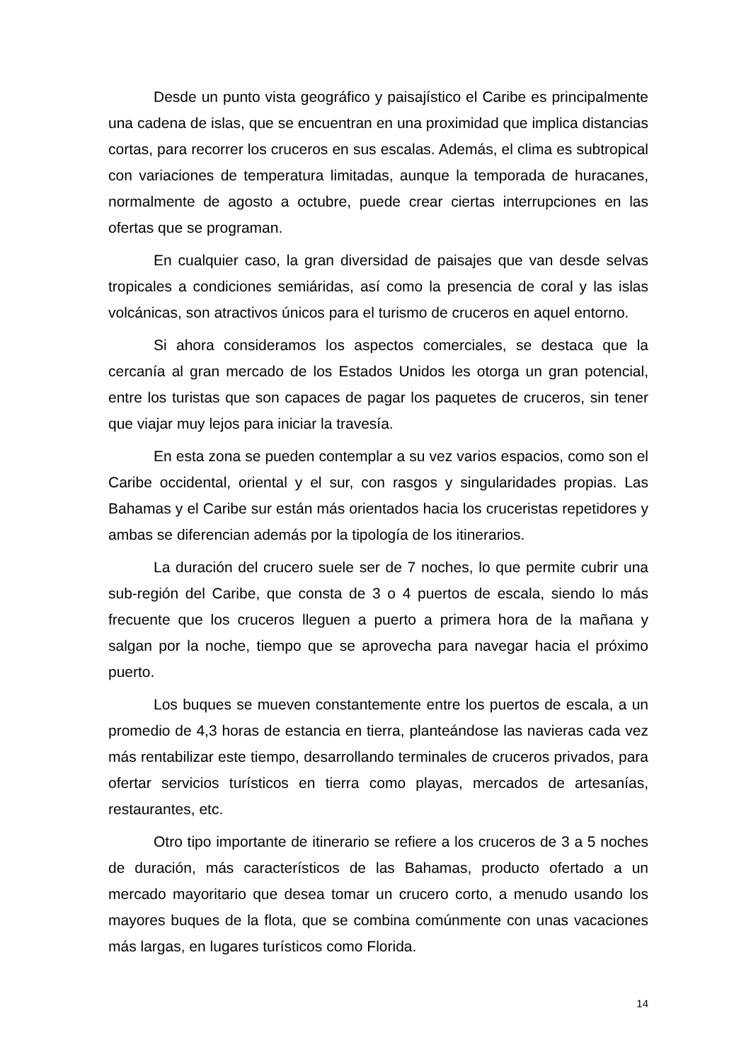Desde un punto vista geográfico y paisajístico el Caribe es principalmente una cadena de islas, que se encuentran en una proximidad que implica distancias cortas, para recorrer los cruceros en sus escalas. Además, el clima es subtropical con variaciones de temperatura limitadas, aunque la temporada de huracanes, normalmente de agosto a octubre, puede crear ciertas interrupciones en las ofertas que se programan.
En cualquier caso, la gran diversidad de paisajes que van desde selvas tropicales a condiciones semiáridas, así como la presencia de coral y las islas volcánicas, son atractivos únicos para el turismo de cruceros en aquel entorno.
Si ahora consideramos los aspectos comerciales, se destaca que la cercanía al gran mercado de los Estados Unidos les otorga un gran potencial, entre los turistas que son capaces de pagar los paquetes de cruceros, sin tener que viajar muy lejos para iniciar la travesía.
En esta zona se pueden contemplar a su vez varios espacios, como son el Caribe occidental, oriental y el sur, con rasgos y singularidades propias. Las Bahamas y el Caribe sur están más orientados hacia los cruceristas repetidores y ambas se diferencian además por la tipología de los itinerarios.
La duración del crucero suele ser de 7 noches, lo que permite cubrir una sub-región del Caribe, que consta de 3 o 4 puertos de escala, siendo lo más frecuente que los cruceros lleguen a puerto a primera hora de la mañana y salgan por la noche, tiempo que se aprovecha para navegar hacia el próximo puerto.
Los buques se mueven constantemente entre los puertos de escala, a un promedio de 4,3 horas de estancia en tierra, planteándose las navieras cada vez más rentabilizar este tiempo, desarrollando terminales de cruceros privados, para ofertar servicios turísticos en tierra como playas, mercados de artesanías, restaurantes, etc.
Otro tipo importante de itinerario se refiere a los cruceros de 3 a 5 noches de duración, más característicos de las Bahamas, producto ofertado a un mercado mayoritario que desea tomar un crucero corto, a menudo usando los mayores buques de la flota, que se combina comúnmente con unas vacaciones más largas, en lugares turísticos como Florida.
14